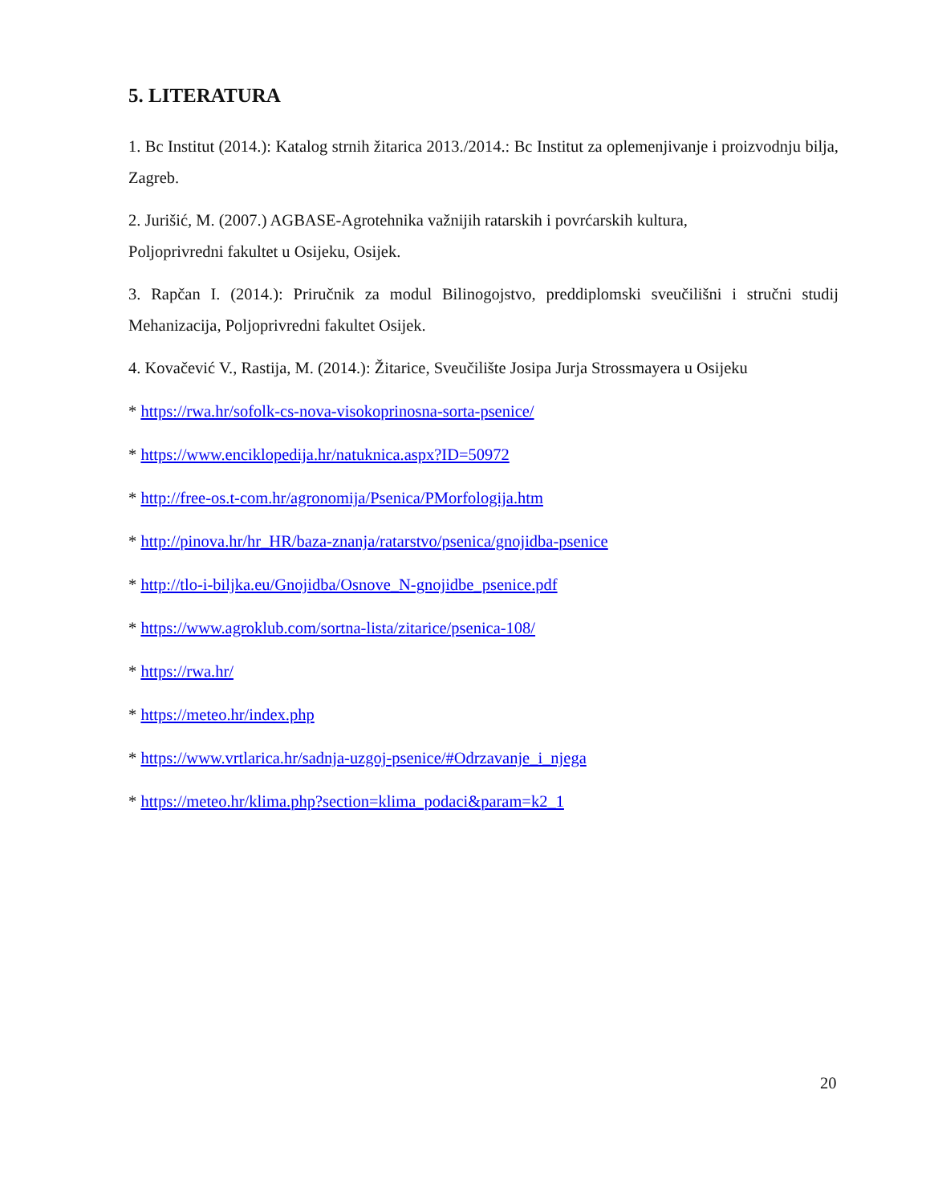5. LITERATURA
1. Bc Institut (2014.): Katalog strnih žitarica 2013./2014.: Bc Institut za oplemenjivanje i proizvodnju bilja, Zagreb.
2. Jurišić, M. (2007.) AGBASE-Agrotehnika važnijih ratarskih i povrćarskih kultura,
Poljoprivredni fakultet u Osijeku, Osijek.
3. Rapčan I. (2014.): Priručnik za modul Bilinogojstvo, preddiplomski sveučilišni i stručni studij Mehanizacija, Poljoprivredni fakultet Osijek.
4. Kovačević V., Rastija, M. (2014.): Žitarice, Sveučilište Josipa Jurja Strossmayera u Osijeku
* https://rwa.hr/sofolk-cs-nova-visokoprinosna-sorta-psenice/
* https://www.enciklopedija.hr/natuknica.aspx?ID=50972
* http://free-os.t-com.hr/agronomija/Psenica/PMorfologija.htm
* http://pinova.hr/hr_HR/baza-znanja/ratarstvo/psenica/gnojidba-psenice
* http://tlo-i-biljka.eu/Gnojidba/Osnove_N-gnojidbe_psenice.pdf
* https://www.agroklub.com/sortna-lista/zitarice/psenica-108/
* https://rwa.hr/
* https://meteo.hr/index.php
* https://www.vrtlarica.hr/sadnja-uzgoj-psenice/#Odrzavanje_i_njega
* https://meteo.hr/klima.php?section=klima_podaci&param=k2_1
20